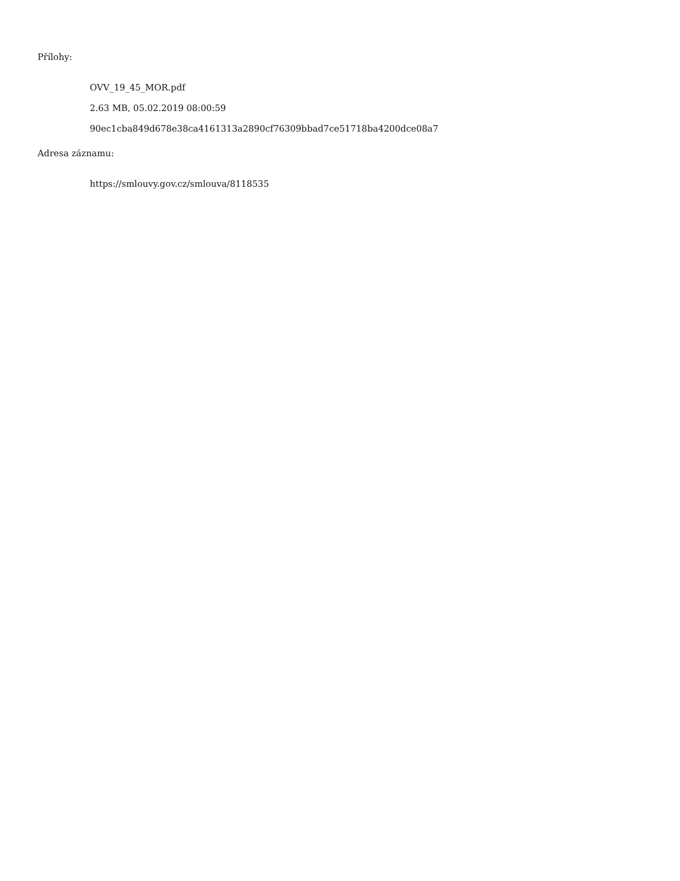Přílohy:
OVV_19_45_MOR.pdf
2.63 MB, 05.02.2019 08:00:59
90ec1cba849d678e38ca4161313a2890cf76309bbad7ce51718ba4200dce08a7
Adresa záznamu:
https://smlouvy.gov.cz/smlouva/8118535